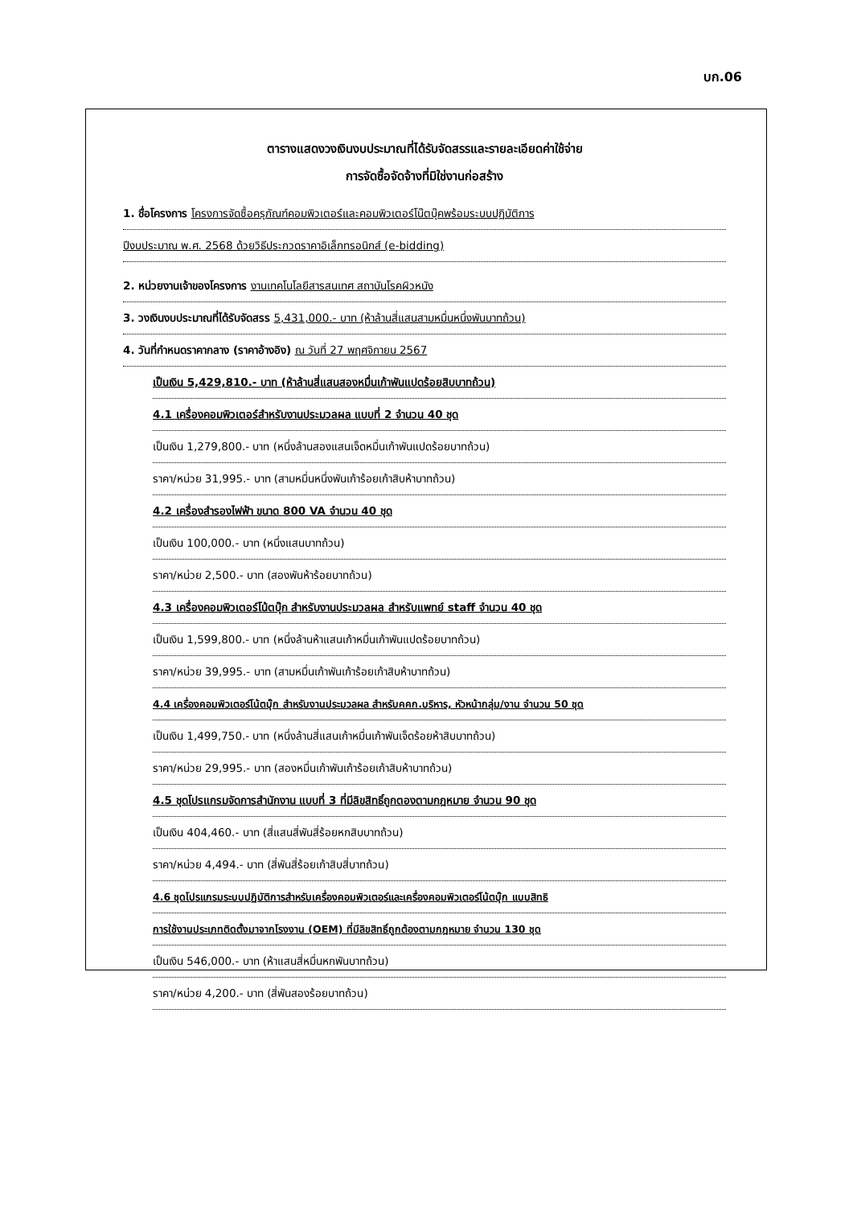บก.06
ตารางแสดงวงเงินงบประมาณที่ได้รับจัดสรรและรายละเอียดค่าใช้จ่าย
การจัดซื้อจัดจ้างที่มิใช่งานก่อสร้าง
1. ชื่อโครงการ โครงการจัดซื้อครุภัณฑ์คอมพิวเตอร์และคอมพิวเตอร์โน๊ตบุ๊คพร้อมระบบปฏิบัติการ
ปีงบประมาณ พ.ศ. 2568 ด้วยวิธีประกวดราคาอิเล็กทรอนิกส์ (e-bidding)
2. หน่วยงานเจ้าของโครงการ งานเทคโนโลยีสารสนเทศ สถาบันโรคผิวหนัง
3. วงเงินงบประมาณที่ได้รับจัดสรร 5,431,000.- บาท (ห้าล้านสี่แสนสามหมื่นหนึ่งพันบาทถ้วน)
4. วันที่กำหนดราคากลาง (ราคาอ้างอิง) ณ วันที่ 27 พฤศจิกายน 2567
เป็นเงิน 5,429,810.- บาท (ห้าล้านสี่แสนสองหมื่นเก้าพันแปดร้อยสิบบาทถ้วน)
4.1 เครื่องคอมพิวเตอร์สำหรับงานประมวลผล แบบที่ 2 จำนวน 40 ชุด
เป็นเงิน 1,279,800.- บาท (หนึ่งล้านสองแสนเจ็ดหมื่นเก้าพันแปดร้อยบาทถ้วน)
ราคา/หน่วย 31,995.- บาท (สามหมื่นหนึ่งพันเก้าร้อยเก้าสิบห้าบาทถ้วน)
4.2 เครื่องสำรองไฟฟ้า ขนาด 800 VA จำนวน 40 ชุด
เป็นเงิน 100,000.- บาท (หนึ่งแสนบาทถ้วน)
ราคา/หน่วย 2,500.- บาท (สองพันห้าร้อยบาทถ้วน)
4.3 เครื่องคอมพิวเตอร์โน้ตบุ๊ก สำหรับงานประมวลผล สำหรับแพทย์ staff จำนวน 40 ชุด
เป็นเงิน 1,599,800.- บาท (หนึ่งล้านห้าแสนเก้าหมื่นเก้าพันแปดร้อยบาทถ้วน)
ราคา/หน่วย 39,995.- บาท (สามหมื่นเก้าพันเก้าร้อยเก้าสิบห้าบาทถ้วน)
4.4 เครื่องคอมพิวเตอร์โน้ตบุ๊ก สำหรับงานประมวลผล สำหรับคคก.บริหาร, หัวหน้ากลุ่ม/งาน จำนวน 50 ชุด
เป็นเงิน 1,499,750.- บาท (หนึ่งล้านสี่แสนเก้าหมื่นเก้าพันเจ็ดร้อยห้าสิบบาทถ้วน)
ราคา/หน่วย 29,995.- บาท (สองหมื่นเก้าพันเก้าร้อยเก้าสิบห้าบาทถ้วน)
4.5 ชุดโปรแกรมจัดการสำนักงาน แบบที่ 3 ที่มีลิขสิทธิ์ถูกตองตามกฎหมาย จำนวน 90 ชุด
เป็นเงิน 404,460.- บาท (สี่แสนสี่พันสี่ร้อยหกสิบบาทถ้วน)
ราคา/หน่วย 4,494.- บาท (สี่พันสี่ร้อยเก้าสิบสี่บาทถ้วน)
4.6 ชุดโปรแกรมระบบปฏิบัติการสำหรับเครื่องคอมพิวเตอร์และเครื่องคอมพิวเตอร์โน้ตบุ๊ก แบบสิทธิ
การใช้งานประเภทติดตั้งมาจากโรงงาน (OEM) ที่มีลิขสิทธิ์ถูกต้องตามกฎหมาย จำนวน 130 ชุด
เป็นเงิน 546,000.- บาท (ห้าแสนสี่หมื่นหกพันบาทถ้วน)
ราคา/หน่วย 4,200.- บาท (สี่พันสองร้อยบาทถ้วน)